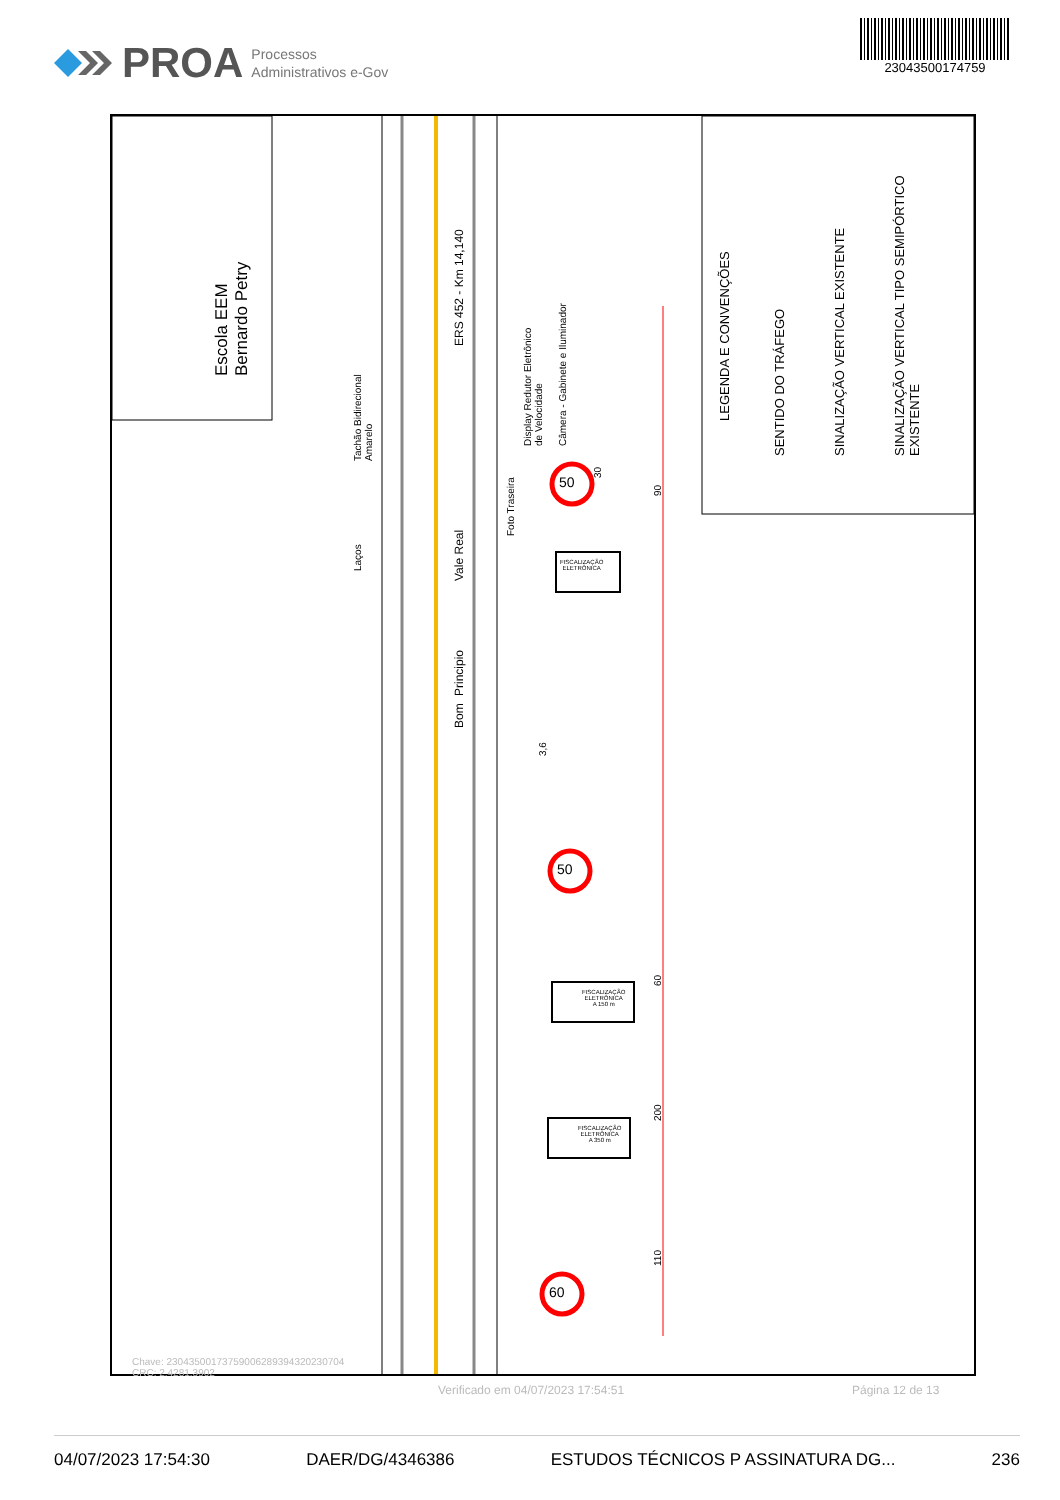PROA Processos
Administrativos e-Gov
23043500174759
Escola EEM
Bernardo Petry
ERS 452 - Km 14,140
Vale Real
Principio
Bom
Tachão Bidirecional
Amarelo
Laços
Display Redutor Eletrônico
de Velocidade
Câmera - Gabinete e Iluminador
Foto Traseira
50
50
60
FISCALIZAÇÃO
ELETRÔNICA
FISCALIZAÇÃO
ELETRÔNICA
A 150 m
FISCALIZAÇÃO
ELETRÔNICA
A 350 m
30
90
60
200
110
3,6
LEGENDA E CONVENÇÕES
SENTIDO DO TRÁFEGO SINALIZAÇÃO VERTICAL EXISTENTE
SINALIZAÇÃO VERTICAL TIPO SEMIPÓRTICO
EXISTENTE
Chave: 23043500173759006289394320230704
CRC: 2.4281.3902
Verificado em 04/07/2023 17:54:51
Página 12 de 13
04/07/2023 17:54:30 DAER/DG/4346386 ESTUDOS TÉCNICOS P ASSINATURA DG... 236